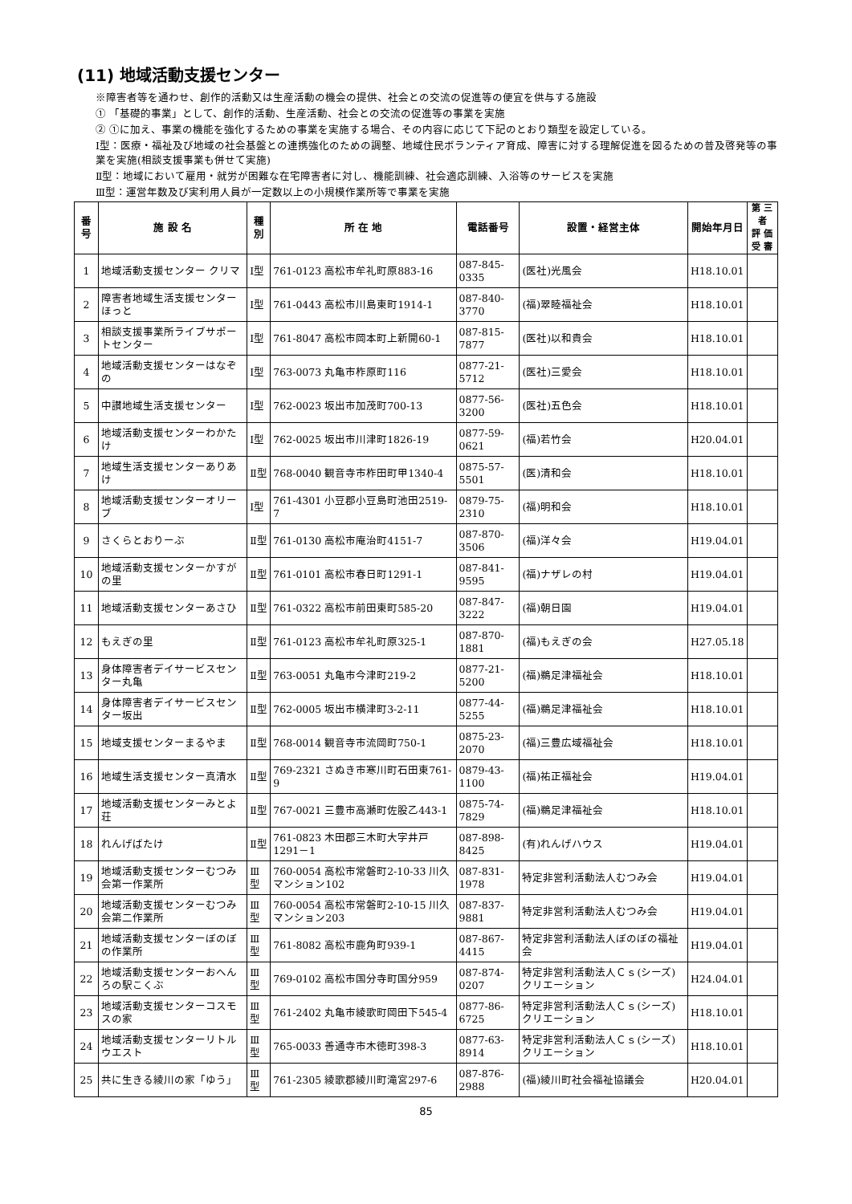(11) 地域活動支援センター
※障害者等を通わせ、創作的活動又は生産活動の機会の提供、社会との交流の促進等の便宜を供与する施設
① 「基礎的事業」として、創作的活動、生産活動、社会との交流の促進等の事業を実施
② ①に加え、事業の機能を強化するための事業を実施する場合、その内容に応じて下記のとおり類型を設定している。
Ⅰ型：医療・福祉及び地域の社会基盤との連携強化のための調整、地域住民ボランティア育成、障害に対する理解促進を図るための普及啓発等の事業を実施(相談支援事業も併せて実施)
Ⅱ型：地域において雇用・就労が困難な在宅障害者に対し、機能訓練、社会適応訓練、入浴等のサービスを実施
Ⅲ型：運営年数及び実利用人員が一定数以上の小規模作業所等で事業を実施
| 番号 | 施 設 名 | 種別 | 所 在 地 | 電話番号 | 設置・経営主体 | 開始年月日 | 第 三 者 評 価 受 審 |
| --- | --- | --- | --- | --- | --- | --- | --- |
| 1 | 地域活動支援センター クリマ | Ⅰ型 | 761-0123 高松市牟礼町原883-16 | 087-845-0335 | (医社)光風会 | H18.10.01 | |
| 2 | 障害者地域生活支援センターほっと | Ⅰ型 | 761-0443 高松市川島東町1914-1 | 087-840-3770 | (福)翠睦福祉会 | H18.10.01 | |
| 3 | 相談支援事業所ライブサポートセンター | Ⅰ型 | 761-8047 高松市岡本町上新開60-1 | 087-815-7877 | (医社)以和貴会 | H18.10.01 | |
| 4 | 地域活動支援センターはなぞの | Ⅰ型 | 763-0073 丸亀市柞原町116 | 0877-21-5712 | (医社)三愛会 | H18.10.01 | |
| 5 | 中讃地域生活支援センター | Ⅰ型 | 762-0023 坂出市加茂町700-13 | 0877-56-3200 | (医社)五色会 | H18.10.01 | |
| 6 | 地域活動支援センターわかたけ | Ⅰ型 | 762-0025 坂出市川津町1826-19 | 0877-59-0621 | (福)若竹会 | H20.04.01 | |
| 7 | 地域生活支援センターありあけ | Ⅱ型 | 768-0040 観音寺市柞田町甲1340-4 | 0875-57-5501 | (医)清和会 | H18.10.01 | |
| 8 | 地域活動支援センターオリーブ | Ⅰ型 | 761-4301 小豆郡小豆島町池田2519-7 | 0879-75-2310 | (福)明和会 | H18.10.01 | |
| 9 | さくらとおりーぶ | Ⅱ型 | 761-0130 高松市庵治町4151-7 | 087-870-3506 | (福)洋々会 | H19.04.01 | |
| 10 | 地域活動支援センターかすがの里 | Ⅱ型 | 761-0101 高松市春日町1291-1 | 087-841-9595 | (福)ナザレの村 | H19.04.01 | |
| 11 | 地域活動支援センターあさひ | Ⅱ型 | 761-0322 高松市前田東町585-20 | 087-847-3222 | (福)朝日園 | H19.04.01 | |
| 12 | もえぎの里 | Ⅱ型 | 761-0123 高松市牟礼町原325-1 | 087-870-1881 | (福)もえぎの会 | H27.05.18 | |
| 13 | 身体障害者デイサービスセンター丸亀 | Ⅱ型 | 763-0051 丸亀市今津町219-2 | 0877-21-5200 | (福)鵜足津福祉会 | H18.10.01 | |
| 14 | 身体障害者デイサービスセンター坂出 | Ⅱ型 | 762-0005 坂出市横津町3-2-11 | 0877-44-5255 | (福)鵜足津福祉会 | H18.10.01 | |
| 15 | 地域支援センターまるやま | Ⅱ型 | 768-0014 観音寺市流岡町750-1 | 0875-23-2070 | (福)三豊広域福祉会 | H18.10.01 | |
| 16 | 地域生活支援センター真清水 | Ⅱ型 | 769-2321 さぬき市寒川町石田東761-9 | 0879-43-1100 | (福)祐正福祉会 | H19.04.01 | |
| 17 | 地域活動支援センターみとよ荘 | Ⅱ型 | 767-0021 三豊市高瀬町佐股乙443-1 | 0875-74-7829 | (福)鵜足津福祉会 | H18.10.01 | |
| 18 | れんげばたけ | Ⅱ型 | 761-0823 木田郡三木町大字井戸1291－1 | 087-898-8425 | (有)れんげハウス | H19.04.01 | |
| 19 | 地域活動支援センターむつみ会第一作業所 | Ⅲ型 | 760-0054 高松市常磐町2-10-33 川久マンション102 | 087-831-1978 | 特定非営利活動法人むつみ会 | H19.04.01 | |
| 20 | 地域活動支援センターむつみ会第二作業所 | Ⅲ型 | 760-0054 高松市常磐町2-10-15 川久マンション203 | 087-837-9881 | 特定非営利活動法人むつみ会 | H19.04.01 | |
| 21 | 地域活動支援センターぼのぼの作業所 | Ⅲ型 | 761-8082 高松市鹿角町939-1 | 087-867-4415 | 特定非営利活動法人ぼのぼの福祉会 | H19.04.01 | |
| 22 | 地域活動支援センターおへんろの駅こくぶ | Ⅲ型 | 769-0102 高松市国分寺町国分959 | 087-874-0207 | 特定非営利活動法人Ｃｓ(シーズ)クリエーション | H24.04.01 | |
| 23 | 地域活動支援センターコスモスの家 | Ⅲ型 | 761-2402 丸亀市綾歌町岡田下545-4 | 0877-86-6725 | 特定非営利活動法人Ｃｓ(シーズ)クリエーション | H18.10.01 | |
| 24 | 地域活動支援センターリトルウエスト | Ⅲ型 | 765-0033 善通寺市木徳町398-3 | 0877-63-8914 | 特定非営利活動法人Ｃｓ(シーズ)クリエーション | H18.10.01 | |
| 25 | 共に生きる綾川の家「ゆう」 | Ⅲ型 | 761-2305 綾歌郡綾川町滝宮297-6 | 087-876-2988 | (福)綾川町社会福祉協議会 | H20.04.01 | |
85